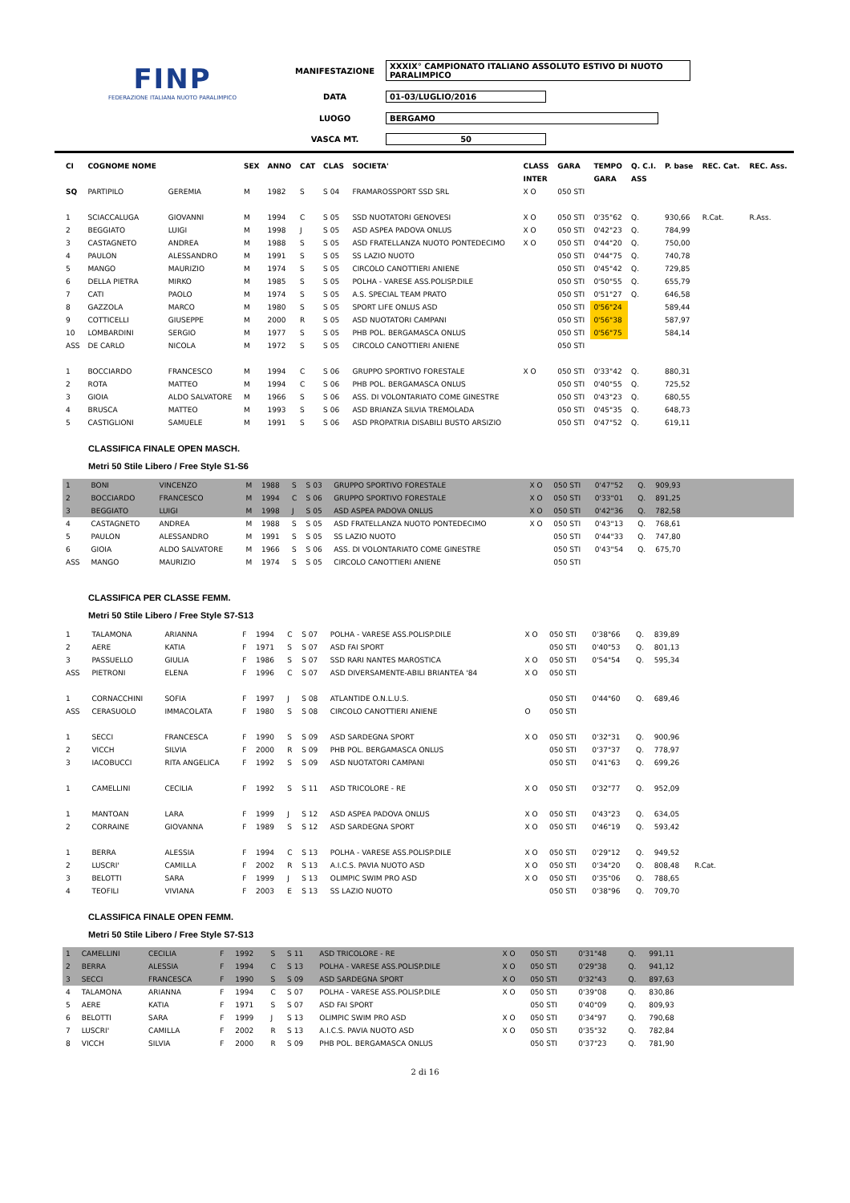FINP
FEDERAZIONE ITALIANA NUOTO PARALIMPICO
| MANIFESTAZIONE | XXXIX° CAMPIONATO ITALIANO ASSOLUTO ESTIVO DI NUOTO PARALIMPICO |
| DATA | 01-03/LUGLIO/2016 |
| LUOGO | BERGAMO |
| VASCA MT. | 50 |
| CI | COGNOME NOME | | SEX | ANNO | CAT | CLAS | SOCIETA' | CLASS | GARA | TEMPO | Q. C.I. | P. base | REC. Cat. | REC. Ass. |
| --- | --- | --- | --- | --- | --- | --- | --- | --- | --- | --- | --- | --- | --- | --- |
| | | | | | | | | INTER | | GARA | ASS | | | |
| SQ | PARTIPILO | GEREMIA | M | 1982 | S | S 04 | FRAMAROSSPORT SSD SRL | X O | 050 STI | | | | | |
| 1 | SCIACCALUGA | GIOVANNI | M | 1994 | C | S 05 | SSD NUOTATORI GENOVESI | X O | 050 STI | 0'35"62 | Q. | 930,66 | R.Cat. | R.Ass. |
| 2 | BEGGIATO | LUIGI | M | 1998 | J | S 05 | ASD ASPEA PADOVA ONLUS | X O | 050 STI | 0'42"23 | Q. | 784,99 | | |
| 3 | CASTAGNETO | ANDREA | M | 1988 | S | S 05 | ASD FRATELLANZA NUOTO PONTEDECIMO | X O | 050 STI | 0'44"20 | Q. | 750,00 | | |
| 4 | PAULON | ALESSANDRO | M | 1991 | S | S 05 | SS LAZIO NUOTO | | 050 STI | 0'44"75 | Q. | 740,78 | | |
| 5 | MANGO | MAURIZIO | M | 1974 | S | S 05 | CIRCOLO CANOTTIERI ANIENE | | 050 STI | 0'45"42 | Q. | 729,85 | | |
| 6 | DELLA PIETRA | MIRKO | M | 1985 | S | S 05 | POLHA - VARESE ASS.POLISP.DILE | | 050 STI | 0'50"55 | Q. | 655,79 | | |
| 7 | CATI | PAOLO | M | 1974 | S | S 05 | A.S. SPECIAL TEAM PRATO | | 050 STI | 0'51"27 | Q. | 646,58 | | |
| 8 | GAZZOLA | MARCO | M | 1980 | S | S 05 | SPORT LIFE ONLUS ASD | | 050 STI | 0'56"24 | | 589,44 | | |
| 9 | COTTICELLI | GIUSEPPE | M | 2000 | R | S 05 | ASD NUOTATORI CAMPANI | | 050 STI | 0'56"38 | | 587,97 | | |
| 10 | LOMBARDINI | SERGIO | M | 1977 | S | S 05 | PHB POL. BERGAMASCA ONLUS | | 050 STI | 0'56"75 | | 584,14 | | |
| ASS | DE CARLO | NICOLA | M | 1972 | S | S 05 | CIRCOLO CANOTTIERI ANIENE | | 050 STI | | | | | |
| 1 | BOCCIARDO | FRANCESCO | M | 1994 | C | S 06 | GRUPPO SPORTIVO FORESTALE | X O | 050 STI | 0'33"42 | Q. | 880,31 | | |
| 2 | ROTA | MATTEO | M | 1994 | C | S 06 | PHB POL. BERGAMASCA ONLUS | | 050 STI | 0'40"55 | Q. | 725,52 | | |
| 3 | GIOIA | ALDO SALVATORE | M | 1966 | S | S 06 | ASS. DI VOLONTARIATO COME GINESTRE | | 050 STI | 0'43"23 | Q. | 680,55 | | |
| 4 | BRUSCA | MATTEO | M | 1993 | S | S 06 | ASD BRIANZA SILVIA TREMOLADA | | 050 STI | 0'45"35 | Q. | 648,73 | | |
| 5 | CASTIGLIONI | SAMUELE | M | 1991 | S | S 06 | ASD PROPATRIA DISABILI BUSTO ARSIZIO | | 050 STI | 0'47"52 | Q. | 619,11 | | |
CLASSIFICA FINALE OPEN MASCH.
Metri 50 Stile Libero / Free Style S1-S6
| 1 | BONI | VINCENZO | M | 1988 | S | S 03 | GRUPPO SPORTIVO FORESTALE | X O | 050 STI | 0'47"52 | Q. | 909,93 | |
| 2 | BOCCIARDO | FRANCESCO | M | 1994 | C | S 06 | GRUPPO SPORTIVO FORESTALE | X O | 050 STI | 0'33"01 | Q. | 891,25 | |
| 3 | BEGGIATO | LUIGI | M | 1998 | J | S 05 | ASD ASPEA PADOVA ONLUS | X O | 050 STI | 0'42"36 | Q. | 782,58 | |
| 4 | CASTAGNETO | ANDREA | M | 1988 | S | S 05 | ASD FRATELLANZA NUOTO PONTEDECIMO | X O | 050 STI | 0'43"13 | Q. | 768,61 | |
| 5 | PAULON | ALESSANDRO | M | 1991 | S | S 05 | SS LAZIO NUOTO | | 050 STI | 0'44"33 | Q. | 747,80 | |
| 6 | GIOIA | ALDO SALVATORE | M | 1966 | S | S 06 | ASS. DI VOLONTARIATO COME GINESTRE | | 050 STI | 0'43"54 | Q. | 675,70 | |
| ASS | MANGO | MAURIZIO | M | 1974 | S | S 05 | CIRCOLO CANOTTIERI ANIENE | | 050 STI | | | | |
CLASSIFICA PER CLASSE FEMM.
Metri 50 Stile Libero / Free Style S7-S13
| 1 | TALAMONA | ARIANNA | F | 1994 | C | S 07 | POLHA - VARESE ASS.POLISP.DILE | X O | 050 STI | 0'38"66 | Q. | 839,89 | |
| 2 | AERE | KATIA | F | 1971 | S | S 07 | ASD FAI SPORT | | 050 STI | 0'40"53 | Q. | 801,13 | |
| 3 | PASSUELLO | GIULIA | F | 1986 | S | S 07 | SSD RARI NANTES MAROSTICA | X O | 050 STI | 0'54"54 | Q. | 595,34 | |
| ASS | PIETRONI | ELENA | F | 1996 | C | S 07 | ASD DIVERSAMENTE-ABILI BRIANTEA '84 | X O | 050 STI | | | | |
| 1 | CORNACCHINI | SOFIA | F | 1997 | J | S 08 | ATLANTIDE O.N.L.U.S. | | 050 STI | 0'44"60 | Q. | 689,46 | |
| ASS | CERASUOLO | IMMACOLATA | F | 1980 | S | S 08 | CIRCOLO CANOTTIERI ANIENE | O | 050 STI | | | | |
| 1 | SECCI | FRANCESCA | F | 1990 | S | S 09 | ASD SARDEGNA SPORT | X O | 050 STI | 0'32"31 | Q. | 900,96 | |
| 2 | VICCH | SILVIA | F | 2000 | R | S 09 | PHB POL. BERGAMASCA ONLUS | | 050 STI | 0'37"37 | Q. | 778,97 | |
| 3 | IACOBUCCI | RITA ANGELICA | F | 1992 | S | S 09 | ASD NUOTATORI CAMPANI | | 050 STI | 0'41"63 | Q. | 699,26 | |
| 1 | CAMELLINI | CECILIA | F | 1992 | S | S 11 | ASD TRICOLORE - RE | X O | 050 STI | 0'32"77 | Q. | 952,09 | |
| 1 | MANTOAN | LARA | F | 1999 | J | S 12 | ASD ASPEA PADOVA ONLUS | X O | 050 STI | 0'43"23 | Q. | 634,05 | |
| 2 | CORRAINE | GIOVANNA | F | 1989 | S | S 12 | ASD SARDEGNA SPORT | X O | 050 STI | 0'46"19 | Q. | 593,42 | |
| 1 | BERRA | ALESSIA | F | 1994 | C | S 13 | POLHA - VARESE ASS.POLISP.DILE | X O | 050 STI | 0'29"12 | Q. | 949,52 | |
| 2 | LUSCRI' | CAMILLA | F | 2002 | R | S 13 | A.I.C.S. PAVIA NUOTO ASD | X O | 050 STI | 0'34"20 | Q. | 808,48 | R.Cat. |
| 3 | BELOTTI | SARA | F | 1999 | J | S 13 | OLIMPIC SWIM PRO ASD | X O | 050 STI | 0'35"06 | Q. | 788,65 | |
| 4 | TEOFILI | VIVIANA | F | 2003 | E | S 13 | SS LAZIO NUOTO | | 050 STI | 0'38"96 | Q. | 709,70 | |
CLASSIFICA FINALE OPEN FEMM.
Metri 50 Stile Libero / Free Style S7-S13
| 1 | CAMELLINI | CECILIA | F | 1992 | S | S 11 | ASD TRICOLORE - RE | X O | 050 STI | 0'31"48 | Q. | 991,11 | |
| 2 | BERRA | ALESSIA | F | 1994 | C | S 13 | POLHA - VARESE ASS.POLISP.DILE | X O | 050 STI | 0'29"38 | Q. | 941,12 | |
| 3 | SECCI | FRANCESCA | F | 1990 | S | S 09 | ASD SARDEGNA SPORT | X O | 050 STI | 0'32"43 | Q. | 897,63 | |
| 4 | TALAMONA | ARIANNA | F | 1994 | C | S 07 | POLHA - VARESE ASS.POLISP.DILE | X O | 050 STI | 0'39"08 | Q. | 830,86 | |
| 5 | AERE | KATIA | F | 1971 | S | S 07 | ASD FAI SPORT | | 050 STI | 0'40"09 | Q. | 809,93 | |
| 6 | BELOTTI | SARA | F | 1999 | J | S 13 | OLIMPIC SWIM PRO ASD | X O | 050 STI | 0'34"97 | Q. | 790,68 | |
| 7 | LUSCRI' | CAMILLA | F | 2002 | R | S 13 | A.I.C.S. PAVIA NUOTO ASD | X O | 050 STI | 0'35"32 | Q. | 782,84 | |
| 8 | VICCH | SILVIA | F | 2000 | R | S 09 | PHB POL. BERGAMASCA ONLUS | | 050 STI | 0'37"23 | Q. | 781,90 | |
2 di 16